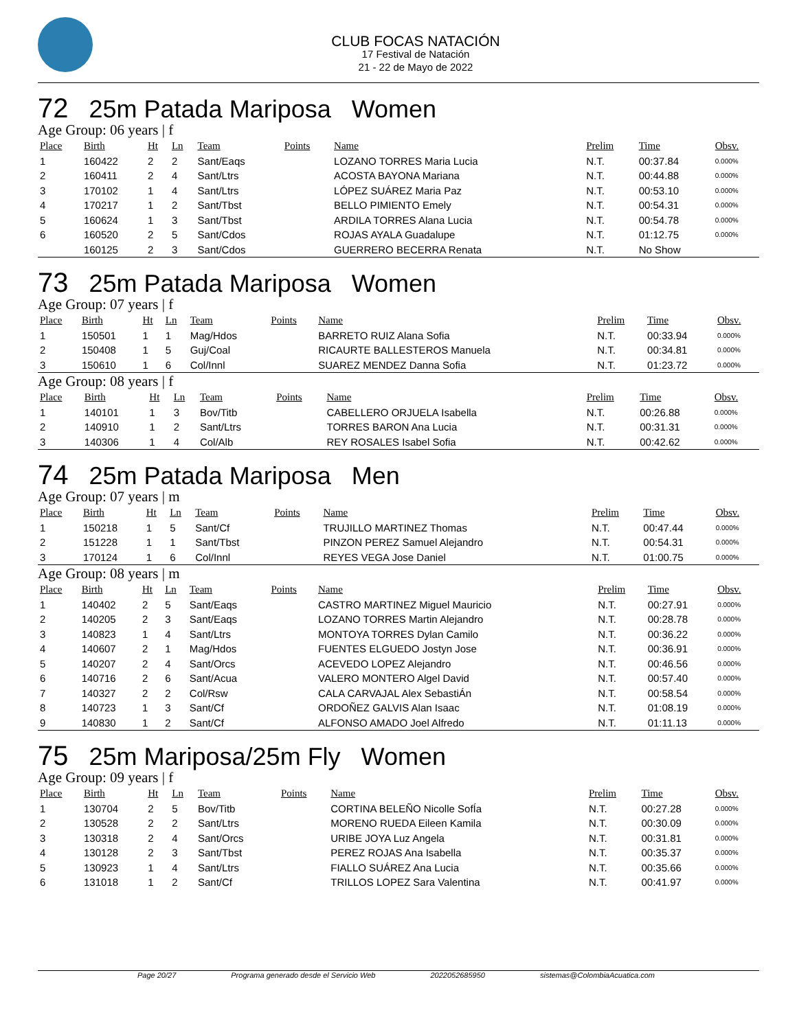CLUB FOCAS NATACIÓN
17 Festival de Natación
21 - 22 de Mayo de 2022
72 25m Patada Mariposa Women
Age Group: 06 years | f
| Place | Birth | Ht | Ln | Team | Points | Name | Prelim | Time | Obsv. |
| --- | --- | --- | --- | --- | --- | --- | --- | --- | --- |
| 1 | 160422 | 2 | 2 | Sant/Eaqs | | LOZANO TORRES Maria Lucia | N.T. | 00:37.84 | 0.000% |
| 2 | 160411 | 2 | 4 | Sant/Ltrs | | ACOSTA BAYONA Mariana | N.T. | 00:44.88 | 0.000% |
| 3 | 170102 | 1 | 4 | Sant/Ltrs | | LÓPEZ SUÁREZ Maria Paz | N.T. | 00:53.10 | 0.000% |
| 4 | 170217 | 1 | 2 | Sant/Tbst | | BELLO PIMIENTO Emely | N.T. | 00:54.31 | 0.000% |
| 5 | 160624 | 1 | 3 | Sant/Tbst | | ARDILA TORRES Alana Lucia | N.T. | 00:54.78 | 0.000% |
| 6 | 160520 | 2 | 5 | Sant/Cdos | | ROJAS AYALA Guadalupe | N.T. | 01:12.75 | 0.000% |
| | 160125 | 2 | 3 | Sant/Cdos | | GUERRERO BECERRA Renata | N.T. | No Show | |
73 25m Patada Mariposa Women
Age Group: 07 years | f
| Place | Birth | Ht | Ln | Team | Points | Name | Prelim | Time | Obsv. |
| --- | --- | --- | --- | --- | --- | --- | --- | --- | --- |
| 1 | 150501 | 1 | 1 | Mag/Hdos | | BARRETO RUIZ Alana Sofia | N.T. | 00:33.94 | 0.000% |
| 2 | 150408 | 1 | 5 | Guj/Coal | | RICAURTE BALLESTEROS Manuela | N.T. | 00:34.81 | 0.000% |
| 3 | 150610 | 1 | 6 | Col/Innl | | SUAREZ MENDEZ Danna Sofia | N.T. | 01:23.72 | 0.000% |
Age Group: 08 years | f
| Place | Birth | Ht | Ln | Team | Points | Name | Prelim | Time | Obsv. |
| --- | --- | --- | --- | --- | --- | --- | --- | --- | --- |
| 1 | 140101 | 1 | 3 | Bov/Titb | | CABELLERO ORJUELA Isabella | N.T. | 00:26.88 | 0.000% |
| 2 | 140910 | 1 | 2 | Sant/Ltrs | | TORRES BARON Ana Lucia | N.T. | 00:31.31 | 0.000% |
| 3 | 140306 | 1 | 4 | Col/Alb | | REY ROSALES Isabel Sofia | N.T. | 00:42.62 | 0.000% |
74 25m Patada Mariposa Men
Age Group: 07 years | m
| Place | Birth | Ht | Ln | Team | Points | Name | Prelim | Time | Obsv. |
| --- | --- | --- | --- | --- | --- | --- | --- | --- | --- |
| 1 | 150218 | 1 | 5 | Sant/Cf | | TRUJILLO MARTINEZ Thomas | N.T. | 00:47.44 | 0.000% |
| 2 | 151228 | 1 | 1 | Sant/Tbst | | PINZON PEREZ Samuel Alejandro | N.T. | 00:54.31 | 0.000% |
| 3 | 170124 | 1 | 6 | Col/Innl | | REYES VEGA Jose Daniel | N.T. | 01:00.75 | 0.000% |
Age Group: 08 years | m
| Place | Birth | Ht | Ln | Team | Points | Name | Prelim | Time | Obsv. |
| --- | --- | --- | --- | --- | --- | --- | --- | --- | --- |
| 1 | 140402 | 2 | 5 | Sant/Eaqs | | CASTRO MARTINEZ Miguel Mauricio | N.T. | 00:27.91 | 0.000% |
| 2 | 140205 | 2 | 3 | Sant/Eaqs | | LOZANO TORRES Martin Alejandro | N.T. | 00:28.78 | 0.000% |
| 3 | 140823 | 1 | 4 | Sant/Ltrs | | MONTOYA TORRES Dylan Camilo | N.T. | 00:36.22 | 0.000% |
| 4 | 140607 | 2 | 1 | Mag/Hdos | | FUENTES ELGUEDO Jostyn Jose | N.T. | 00:36.91 | 0.000% |
| 5 | 140207 | 2 | 4 | Sant/Orcs | | ACEVEDO LOPEZ Alejandro | N.T. | 00:46.56 | 0.000% |
| 6 | 140716 | 2 | 6 | Sant/Acua | | VALERO MONTERO Algel David | N.T. | 00:57.40 | 0.000% |
| 7 | 140327 | 2 | 2 | Col/Rsw | | CALA CARVAJAL Alex SebastiÁn | N.T. | 00:58.54 | 0.000% |
| 8 | 140723 | 1 | 3 | Sant/Cf | | ORDOÑEZ GALVIS Alan Isaac | N.T. | 01:08.19 | 0.000% |
| 9 | 140830 | 1 | 2 | Sant/Cf | | ALFONSO AMADO Joel Alfredo | N.T. | 01:11.13 | 0.000% |
75 25m Mariposa/25m Fly Women
Age Group: 09 years | f
| Place | Birth | Ht | Ln | Team | Points | Name | Prelim | Time | Obsv. |
| --- | --- | --- | --- | --- | --- | --- | --- | --- | --- |
| 1 | 130704 | 2 | 5 | Bov/Titb | | CORTINA BELEÑO Nicolle SofÍa | N.T. | 00:27.28 | 0.000% |
| 2 | 130528 | 2 | 2 | Sant/Ltrs | | MORENO RUEDA Eileen Kamila | N.T. | 00:30.09 | 0.000% |
| 3 | 130318 | 2 | 4 | Sant/Orcs | | URIBE JOYA Luz Angela | N.T. | 00:31.81 | 0.000% |
| 4 | 130128 | 2 | 3 | Sant/Tbst | | PEREZ ROJAS Ana Isabella | N.T. | 00:35.37 | 0.000% |
| 5 | 130923 | 1 | 4 | Sant/Ltrs | | FIALLO SUÁREZ Ana Lucia | N.T. | 00:35.66 | 0.000% |
| 6 | 131018 | 1 | 2 | Sant/Cf | | TRILLOS LOPEZ Sara Valentina | N.T. | 00:41.97 | 0.000% |
Page 20/27 Programa generado desde el Servicio Web 2022052685950 sistemas@ColombiaAcuatica.com